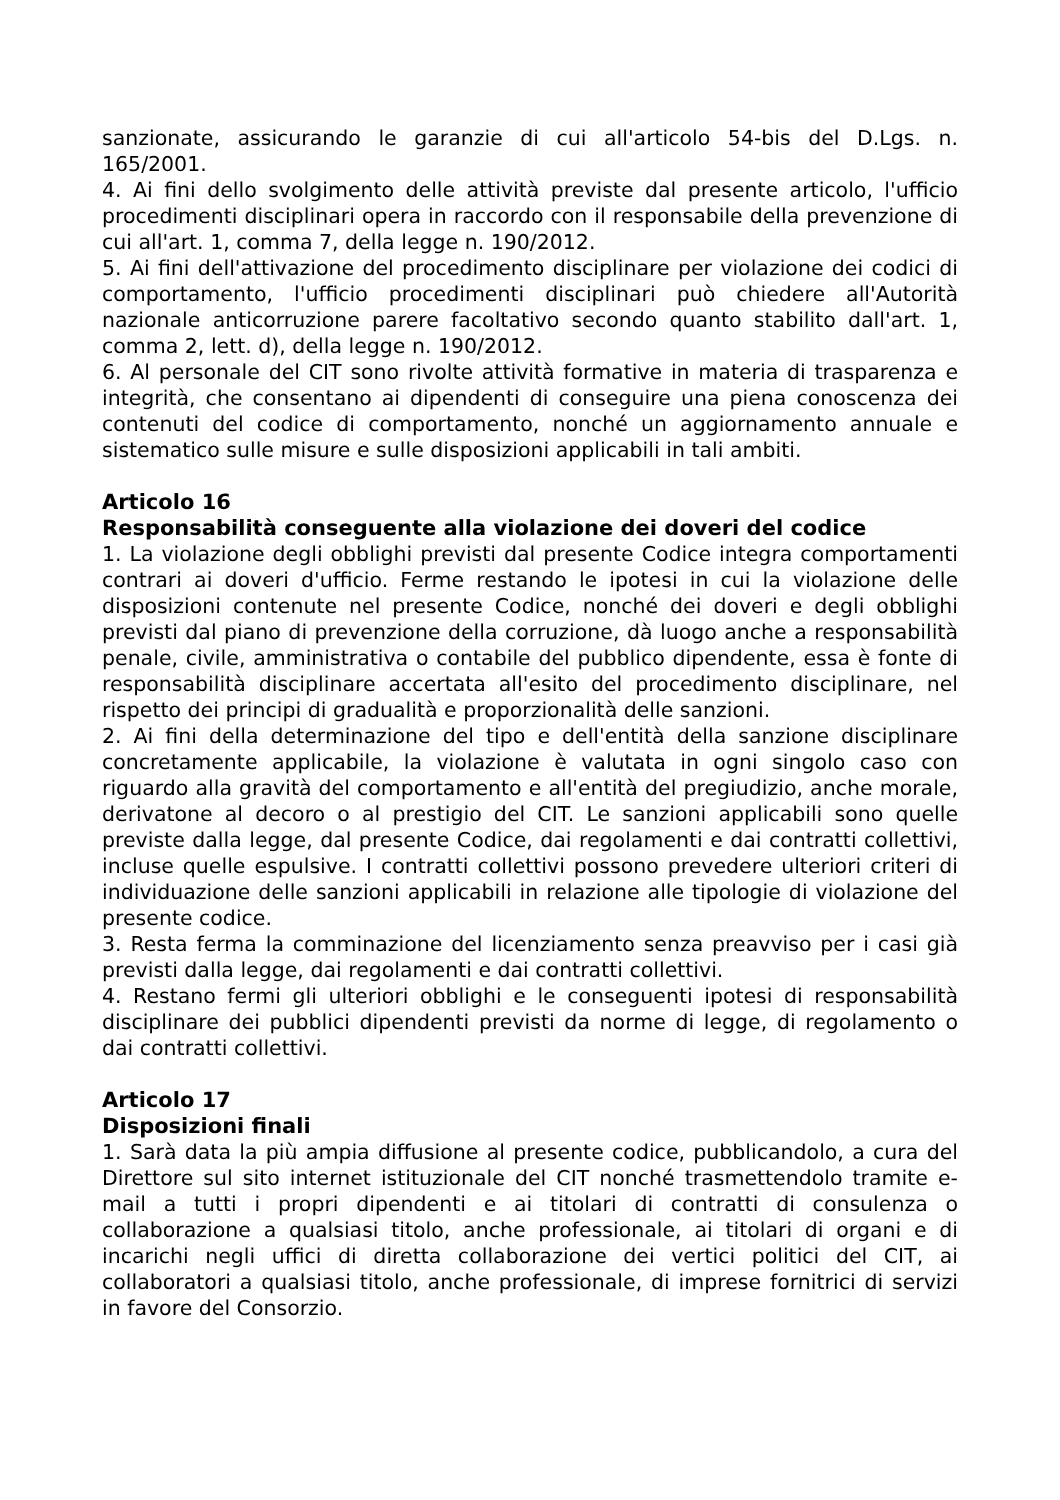sanzionate, assicurando le garanzie di cui all'articolo 54-bis del D.Lgs. n. 165/2001.
4. Ai fini dello svolgimento delle attività previste dal presente articolo, l'ufficio procedimenti disciplinari opera in raccordo con il responsabile della prevenzione di cui all'art. 1, comma 7, della legge n. 190/2012.
5. Ai fini dell'attivazione del procedimento disciplinare per violazione dei codici di comportamento, l'ufficio procedimenti disciplinari può chiedere all'Autorità nazionale anticorruzione parere facoltativo secondo quanto stabilito dall'art. 1, comma 2, lett. d), della legge n. 190/2012.
6. Al personale del CIT sono rivolte attività formative in materia di trasparenza e integrità, che consentano ai dipendenti di conseguire una piena conoscenza dei contenuti del codice di comportamento, nonché un aggiornamento annuale e sistematico sulle misure e sulle disposizioni applicabili in tali ambiti.
Articolo 16
Responsabilità conseguente alla violazione dei doveri del codice
1. La violazione degli obblighi previsti dal presente Codice integra comportamenti contrari ai doveri d'ufficio. Ferme restando le ipotesi in cui la violazione delle disposizioni contenute nel presente Codice, nonché dei doveri e degli obblighi previsti dal piano di prevenzione della corruzione, dà luogo anche a responsabilità penale, civile, amministrativa o contabile del pubblico dipendente, essa è fonte di responsabilità disciplinare accertata all'esito del procedimento disciplinare, nel rispetto dei principi di gradualità e proporzionalità delle sanzioni.
2. Ai fini della determinazione del tipo e dell'entità della sanzione disciplinare concretamente applicabile, la violazione è valutata in ogni singolo caso con riguardo alla gravità del comportamento e all'entità del pregiudizio, anche morale, derivatone al decoro o al prestigio del CIT. Le sanzioni applicabili sono quelle previste dalla legge, dal presente Codice, dai regolamenti e dai contratti collettivi, incluse quelle espulsive. I contratti collettivi possono prevedere ulteriori criteri di individuazione delle sanzioni applicabili in relazione alle tipologie di violazione del presente codice.
3. Resta ferma la comminazione del licenziamento senza preavviso per i casi già previsti dalla legge, dai regolamenti e dai contratti collettivi.
4. Restano fermi gli ulteriori obblighi e le conseguenti ipotesi di responsabilità disciplinare dei pubblici dipendenti previsti da norme di legge, di regolamento o dai contratti collettivi.
Articolo 17
Disposizioni finali
1. Sarà data la più ampia diffusione al presente codice, pubblicandolo, a cura del Direttore sul sito internet istituzionale del CIT nonché trasmettendolo tramite e-mail a tutti i propri dipendenti e ai titolari di contratti di consulenza o collaborazione a qualsiasi titolo, anche professionale, ai titolari di organi e di incarichi negli uffici di diretta collaborazione dei vertici politici del CIT, ai collaboratori a qualsiasi titolo, anche professionale, di imprese fornitrici di servizi in favore del Consorzio.